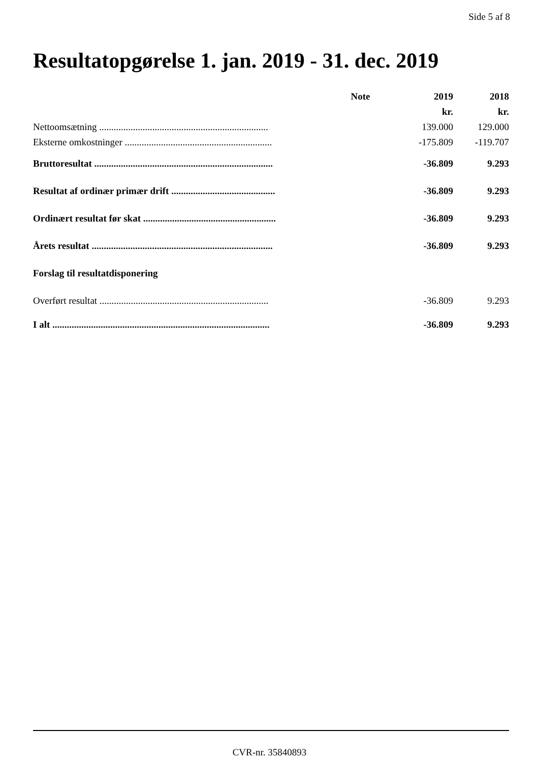Side 5 af 8
Resultatopgørelse 1. jan. 2019 - 31. dec. 2019
| | Note | 2019 | 2018 |
| --- | --- | --- | --- |
| | | kr. | kr. |
| Nettoomsætning ...................................................................... | | 139.000 | 129.000 |
| Eksterne omkostninger ............................................................. | | -175.809 | -119.707 |
| Bruttoresultat .......................................................................... | | -36.809 | 9.293 |
| Resultat af ordinær primær drift ........................................... | | -36.809 | 9.293 |
| Ordinært resultat før skat ....................................................... | | -36.809 | 9.293 |
| Årets resultat ........................................................................... | | -36.809 | 9.293 |
| Forslag til resultatdisponering | | | |
| Overført resultat ...................................................................... | | -36.809 | 9.293 |
| I alt .......................................................................................... | | -36.809 | 9.293 |
CVR-nr. 35840893